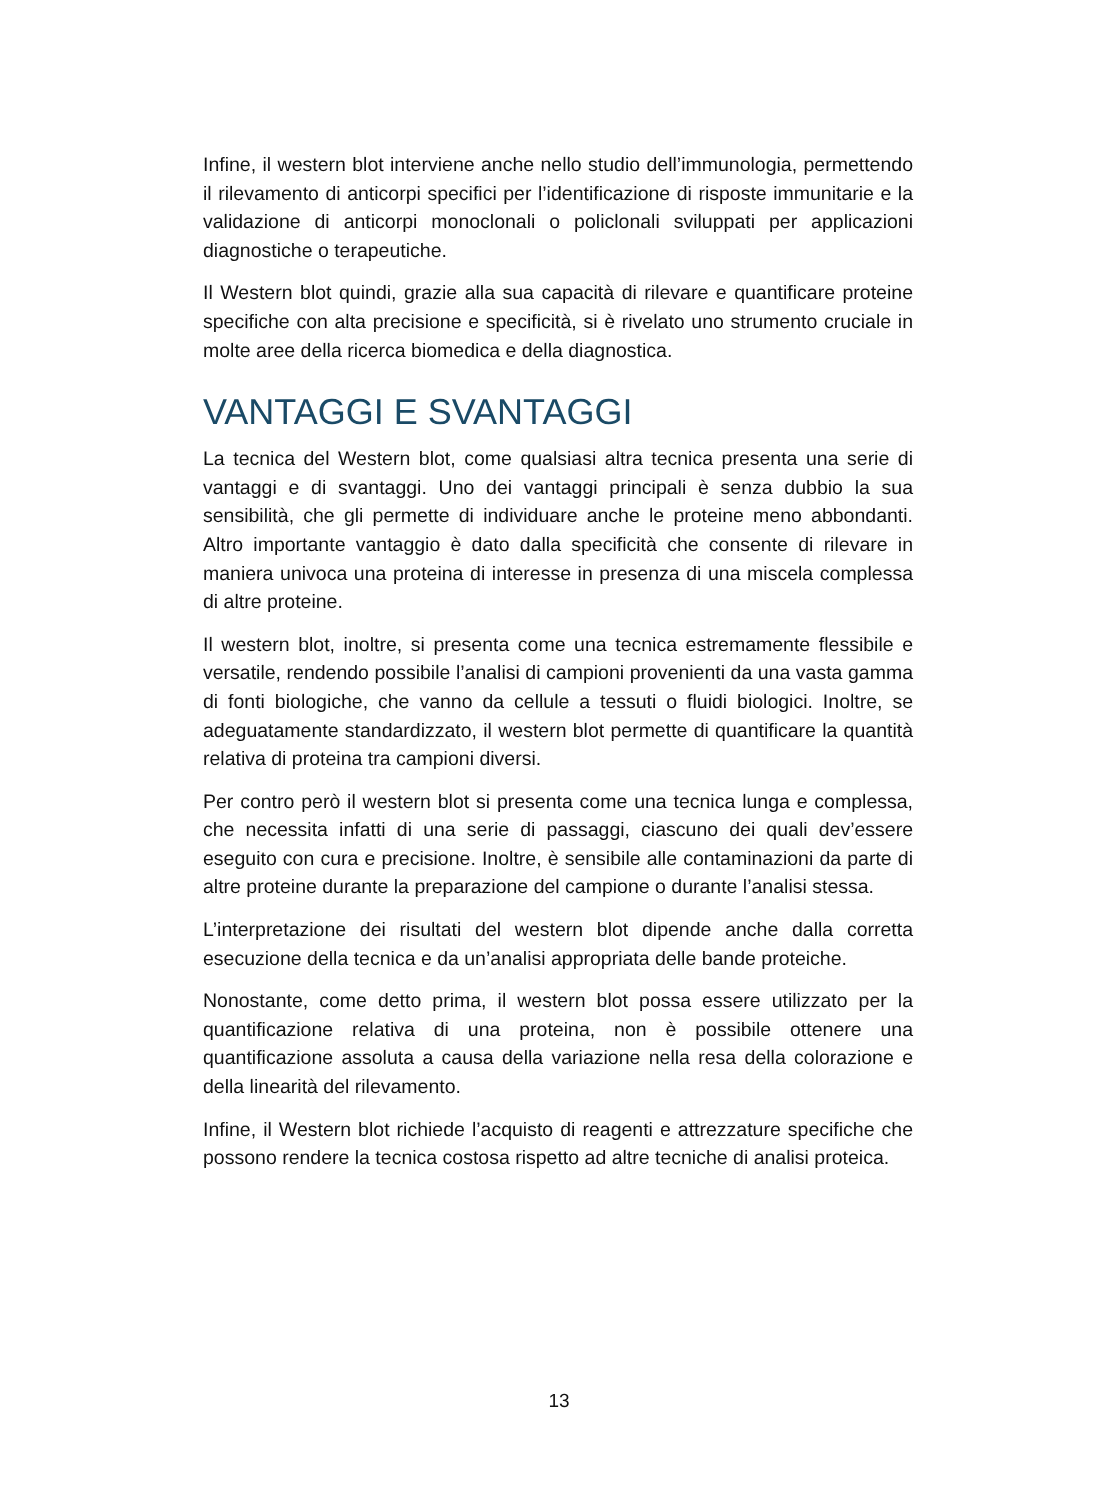Infine, il western blot interviene anche nello studio dell’immunologia, permettendo il rilevamento di anticorpi specifici per l’identificazione di risposte immunitarie e la validazione di anticorpi monoclonali o policlonali sviluppati per applicazioni diagnostiche o terapeutiche.
Il Western blot quindi, grazie alla sua capacità di rilevare e quantificare proteine specifiche con alta precisione e specificità, si è rivelato uno strumento cruciale in molte aree della ricerca biomedica e della diagnostica.
VANTAGGI E SVANTAGGI
La tecnica del Western blot, come qualsiasi altra tecnica presenta una serie di vantaggi e di svantaggi. Uno dei vantaggi principali è senza dubbio la sua sensibilità, che gli permette di individuare anche le proteine meno abbondanti. Altro importante vantaggio è dato dalla specificità che consente di rilevare in maniera univoca una proteina di interesse in presenza di una miscela complessa di altre proteine.
Il western blot, inoltre, si presenta come una tecnica estremamente flessibile e versatile, rendendo possibile l’analisi di campioni provenienti da una vasta gamma di fonti biologiche, che vanno da cellule a tessuti o fluidi biologici. Inoltre, se adeguatamente standardizzato, il western blot permette di quantificare la quantità relativa di proteina tra campioni diversi.
Per contro però il western blot si presenta come una tecnica lunga e complessa, che necessita infatti di una serie di passaggi, ciascuno dei quali dev’essere eseguito con cura e precisione. Inoltre, è sensibile alle contaminazioni da parte di altre proteine durante la preparazione del campione o durante l’analisi stessa.
L’interpretazione dei risultati del western blot dipende anche dalla corretta esecuzione della tecnica e da un’analisi appropriata delle bande proteiche.
Nonostante, come detto prima, il western blot possa essere utilizzato per la quantificazione relativa di una proteina, non è possibile ottenere una quantificazione assoluta a causa della variazione nella resa della colorazione e della linearità del rilevamento.
Infine, il Western blot richiede l’acquisto di reagenti e attrezzature specifiche che possono rendere la tecnica costosa rispetto ad altre tecniche di analisi proteica.
13